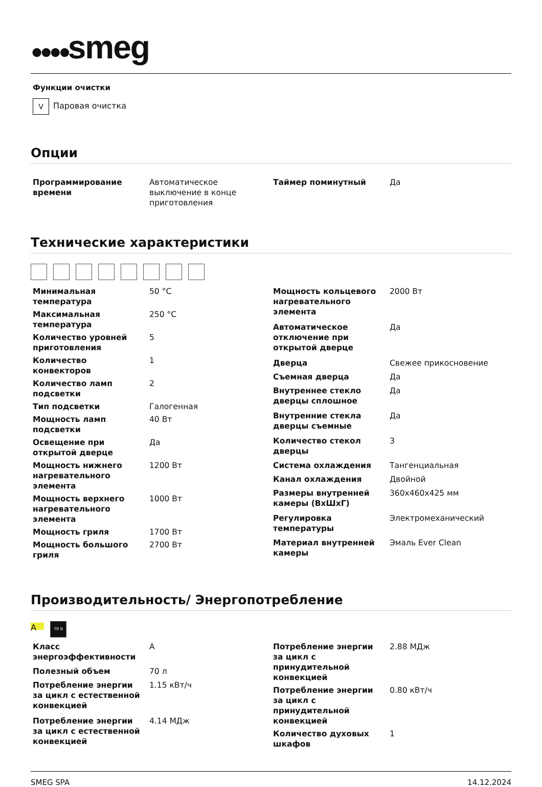●●●●smeg
Функции очистки
V Паровая очистка
Опции
| Программирование времени | Автоматическое выключение в конце приготовления |
| Таймер поминутный | Да |
Технические характеристики
| Минимальная температура | 50 °C |
| Максимальная температура | 250 °C |
| Количество уровней приготовления | 5 |
| Количество конвекторов | 1 |
| Количество ламп подсветки | 2 |
| Тип подсветки | Галогенная |
| Мощность ламп подсветки | 40 Вт |
| Освещение при открытой дверце | Да |
| Мощность нижнего нагревательного элемента | 1200 Вт |
| Мощность верхнего нагревательного элемента | 1000 Вт |
| Мощность гриля | 1700 Вт |
| Мощность большого гриля | 2700 Вт |
| Мощность кольцевого нагревательного элемента | 2000 Вт |
| Автоматическое отключение при открытой дверце | Да |
| Дверца | Свежее прикосновение |
| Съемная дверца | Да |
| Внутреннее стекло дверцы сплошное | Да |
| Внутренние стекла дверцы съемные | Да |
| Количество стекол дверцы | 3 |
| Система охлаждения | Тангенциальная |
| Канал охлаждения | Двойной |
| Размеры внутренней камеры (ВхШхГ) | 360x460x425 мм |
| Регулировка температуры | Электромеханический |
| Материал внутренней камеры | Эмаль Ever Clean |
Производительность/ Энергопотребление
A 70 lt
| Класс энергоэффективности | A |
| Полезный объем | 70 л |
| Потребление энергии за цикл с естественной конвекцией | 1.15 кВт/ч |
| Потребление энергии за цикл с естественной конвекцией | 4.14 МДж |
| Потребление энергии за цикл с принудительной конвекцией | 2.88 МДж |
| Потребление энергии за цикл с принудительной конвекцией | 0.80 кВт/ч |
| Количество духовых шкафов | 1 |
SMEG SPA 14.12.2024